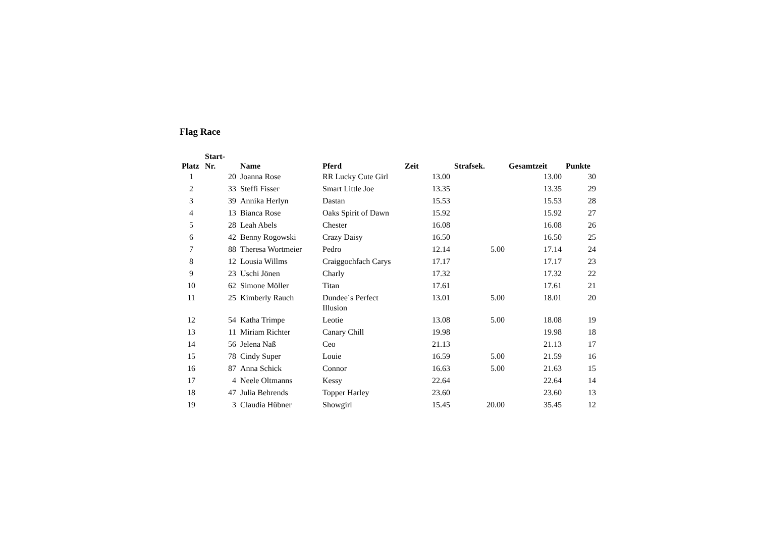Flag Race
| Platz | Start- Nr. | Name | Pferd | Zeit | Strafsek. | Gesamtzeit | Punkte |
| --- | --- | --- | --- | --- | --- | --- | --- |
| 1 | 20 | Joanna Rose | RR Lucky Cute Girl | 13.00 | | 13.00 | 30 |
| 2 | 33 | Steffi Fisser | Smart Little Joe | 13.35 | | 13.35 | 29 |
| 3 | 39 | Annika Herlyn | Dastan | 15.53 | | 15.53 | 28 |
| 4 | 13 | Bianca Rose | Oaks Spirit of Dawn | 15.92 | | 15.92 | 27 |
| 5 | 28 | Leah Abels | Chester | 16.08 | | 16.08 | 26 |
| 6 | 42 | Benny Rogowski | Crazy Daisy | 16.50 | | 16.50 | 25 |
| 7 | 88 | Theresa Wortmeier | Pedro | 12.14 | 5.00 | 17.14 | 24 |
| 8 | 12 | Lousia Willms | Craiggochfach Carys | 17.17 | | 17.17 | 23 |
| 9 | 23 | Uschi Jönen | Charly | 17.32 | | 17.32 | 22 |
| 10 | 62 | Simone Möller | Titan | 17.61 | | 17.61 | 21 |
| 11 | 25 | Kimberly Rauch | Dundee´s Perfect Illusion | 13.01 | 5.00 | 18.01 | 20 |
| 12 | 54 | Katha Trimpe | Leotie | 13.08 | 5.00 | 18.08 | 19 |
| 13 | 11 | Miriam Richter | Canary Chill | 19.98 | | 19.98 | 18 |
| 14 | 56 | Jelena Naß | Ceo | 21.13 | | 21.13 | 17 |
| 15 | 78 | Cindy Super | Louie | 16.59 | 5.00 | 21.59 | 16 |
| 16 | 87 | Anna Schick | Connor | 16.63 | 5.00 | 21.63 | 15 |
| 17 | 4 | Neele Oltmanns | Kessy | 22.64 | | 22.64 | 14 |
| 18 | 47 | Julia Behrends | Topper Harley | 23.60 | | 23.60 | 13 |
| 19 | 3 | Claudia Hübner | Showgirl | 15.45 | 20.00 | 35.45 | 12 |